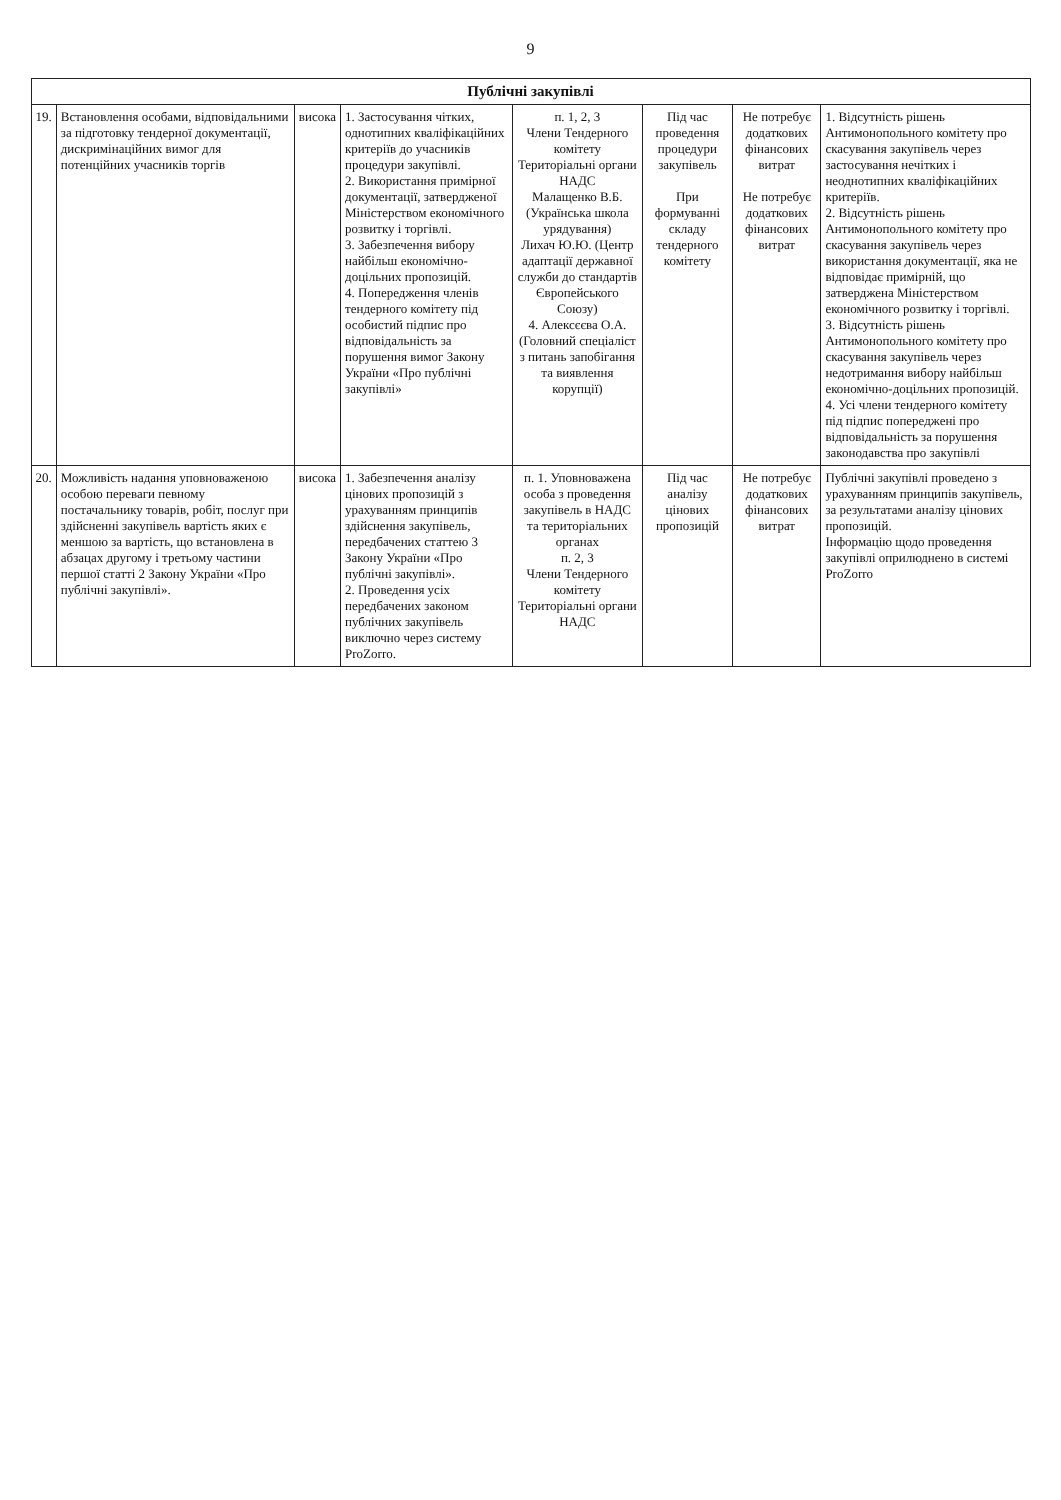9
| Публічні закупівлі | | | | | | | |
| --- | --- | --- | --- | --- | --- | --- | --- |
| 19. | Встановлення особами, відповідальними за підготовку тендерної документації, дискримінаційних вимог для потенційних учасників торгів | висока | 1. Застосування чітких, однотипних кваліфікаційних критеріїв до учасників процедури закупівлі. 2. Використання примірної документації, затвердженої Міністерством економічного розвитку і торгівлі. 3. Забезпечення вибору найбільш економічно-доцільних пропозицій. 4. Попередження членів тендерного комітету під особистий підпис про відповідальність за порушення вимог Закону України «Про публічні закупівлі» | п. 1, 2, 3 Члени Тендерного комітету Територіальні органи НАДС Малащенко В.Б. (Українська школа урядування) Лихач Ю.Ю. (Центр адаптації державної служби до стандартів Європейського Союзу) 4. Алексєєва О.А. (Головний спеціаліст з питань запобігання та виявлення корупції) | Під час проведення процедури закупівель При формуванні складу тендерного комітету | Не потребує додаткових фінансових витрат Не потребує додаткових фінансових витрат | 1. Відсутність рішень Антимонопольного комітету про скасування закупівель через застосування нечітких і неоднотипних кваліфікаційних критеріїв. 2. Відсутність рішень Антимонопольного комітету про скасування закупівель через використання документації, яка не відповідає примірній, що затверджена Міністерством економічного розвитку і торгівлі. 3. Відсутність рішень Антимонопольного комітету про скасування закупівель через недотримання вибору найбільш економічно-доцільних пропозицій. 4. Усі члени тендерного комітету під підпис попереджені про відповідальність за порушення законодавства про закупівлі |
| 20. | Можливість надання уповноваженою особою переваги певному постачальнику товарів, робіт, послуг при здійсненні закупівель вартість яких є меншою за вартість, що встановлена в абзацах другому і третьому частини першої статті 2 Закону України «Про публічні закупівлі». | висока | 1. Забезпечення аналізу цінових пропозицій з урахуванням принципів здійснення закупівель, передбачених статтею 3 Закону України «Про публічні закупівлі». 2. Проведення усіх передбачених законом публічних закупівель виключно через систему ProZorro. | п. 1. Уповноважена особа з проведення закупівель в НАДС та територіальних органах п. 2, 3 Члени Тендерного комітету Територіальні органи НАДС | Під час аналізу цінових пропозицій | Не потребує додаткових фінансових витрат | Публічні закупівлі проведено з урахуванням принципів закупівель, за результатами аналізу цінових пропозицій. Інформацію щодо проведення закупівлі оприлюднено в системі ProZorro |